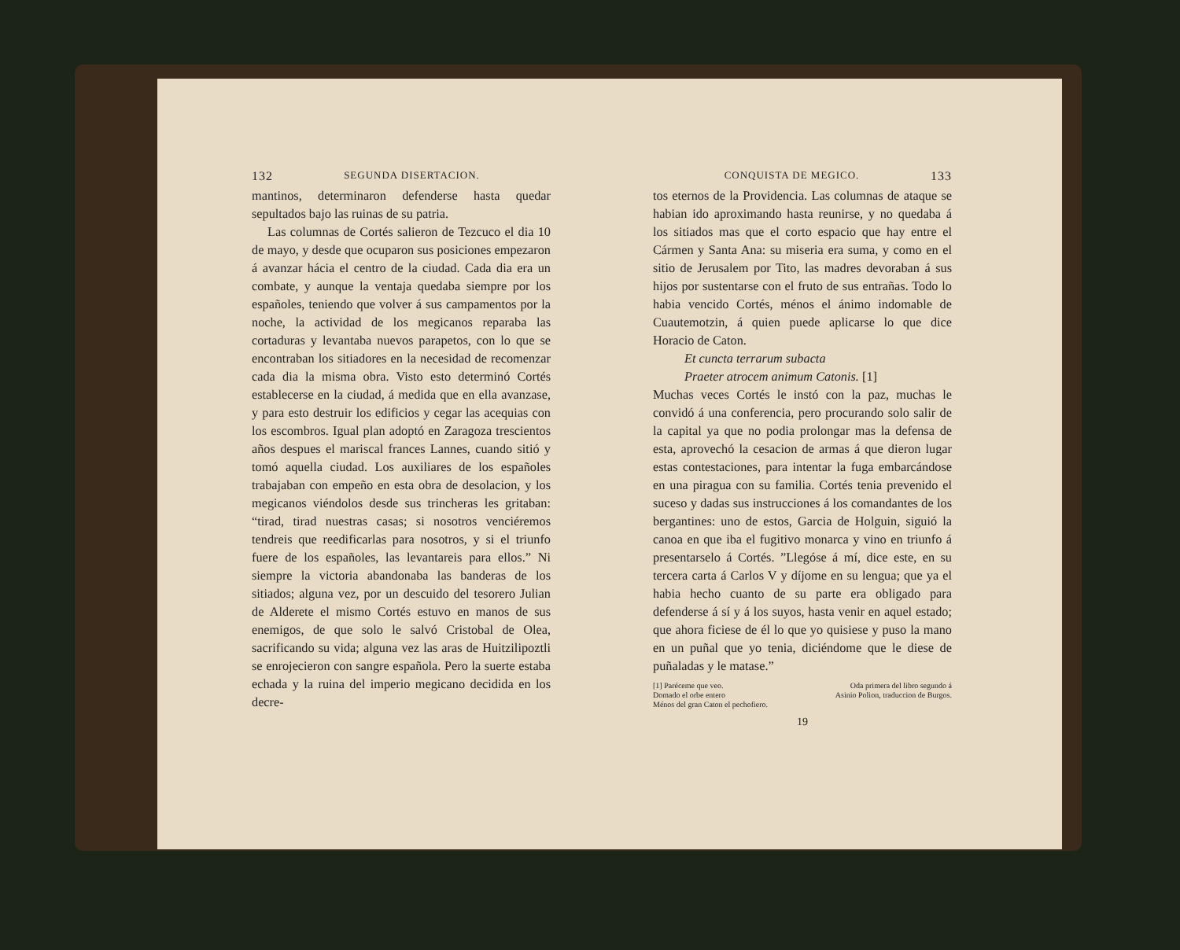132 SEGUNDA DISERTACION.
mantinos, determinaron defenderse hasta quedar sepultados bajo las ruinas de su patria.
Las columnas de Cortés salieron de Tezcuco el dia 10 de mayo, y desde que ocuparon sus posiciones empezaron á avanzar hácia el centro de la ciudad. Cada dia era un combate, y aunque la ventaja quedaba siempre por los españoles, teniendo que volver á sus campamentos por la noche, la actividad de los megicanos reparaba las cortaduras y levantaba nuevos parapetos, con lo que se encontraban los sitiadores en la necesidad de recomenzar cada dia la misma obra. Visto esto determinó Cortés establecerse en la ciudad, á medida que en ella avanzase, y para esto destruir los edificios y cegar las acequias con los escombros. Igual plan adoptó en Zaragoza trescientos años despues el mariscal frances Lannes, cuando sitió y tomó aquella ciudad. Los auxiliares de los españoles trabajaban con empeño en esta obra de desolacion, y los megicanos viéndolos desde sus trincheras les gritaban: “tirad, tirad nuestras casas; si nosotros venciéremos tendreis que reedificarlas para nosotros, y si el triunfo fuere de los españoles, las levantareis para ellos.” Ni siempre la victoria abandonaba las banderas de los sitiados; alguna vez, por un descuido del tesorero Julian de Alderete el mismo Cortés estuvo en manos de sus enemigos, de que solo le salvó Cristobal de Olea, sacrificando su vida; alguna vez las aras de Huitzilipoztli se enrojecieron con sangre española. Pero la suerte estaba echada y la ruina del imperio megicano decidida en los decre-
CONQUISTA DE MEGICO. 133
tos eternos de la Providencia. Las columnas de ataque se habian ido aproximando hasta reunirse, y no quedaba á los sitiados mas que el corto espacio que hay entre el Cármen y Santa Ana: su miseria era suma, y como en el sitio de Jerusalem por Tito, las madres devoraban á sus hijos por sustentarse con el fruto de sus entrañas. Todo lo habia vencido Cortés, ménos el ánimo indomable de Cuautemotzin, á quien puede aplicarse lo que dice Horacio de Caton.
Et cuncta terrarum subacta
Praeter atrocem animum Catonis. [1]
Muchas veces Cortés le instó con la paz, muchas le convidó á una conferencia, pero procurando solo salir de la capital ya que no podia prolongar mas la defensa de esta, aprovechó la cesacion de armas á que dieron lugar estas contestaciones, para intentar la fuga embarcándose en una piragua con su familia. Cortés tenia prevenido el suceso y dadas sus instrucciones á los comandantes de los bergantines: uno de estos, Garcia de Holguin, siguió la canoa en que iba el fugitivo monarca y vino en triunfo á presentarselo á Cortés. ”Llegóse á mí, dice este, en su tercera carta á Carlos V y díjome en su lengua; que ya el habia hecho cuanto de su parte era obligado para defenderse á sí y á los suyos, hasta venir en aquel estado; que ahora ficiese de él lo que yo quisiese y puso la mano en un puñal que yo tenia, diciéndome que le diese de puñaladas y le matase.”
[1] Paréceme que veo.
Domado el orbe entero
Ménos del gran Caton el pechofiero.
Oda primera del libro segundo á
Asinio Polion, traduccion de Burgos.
19